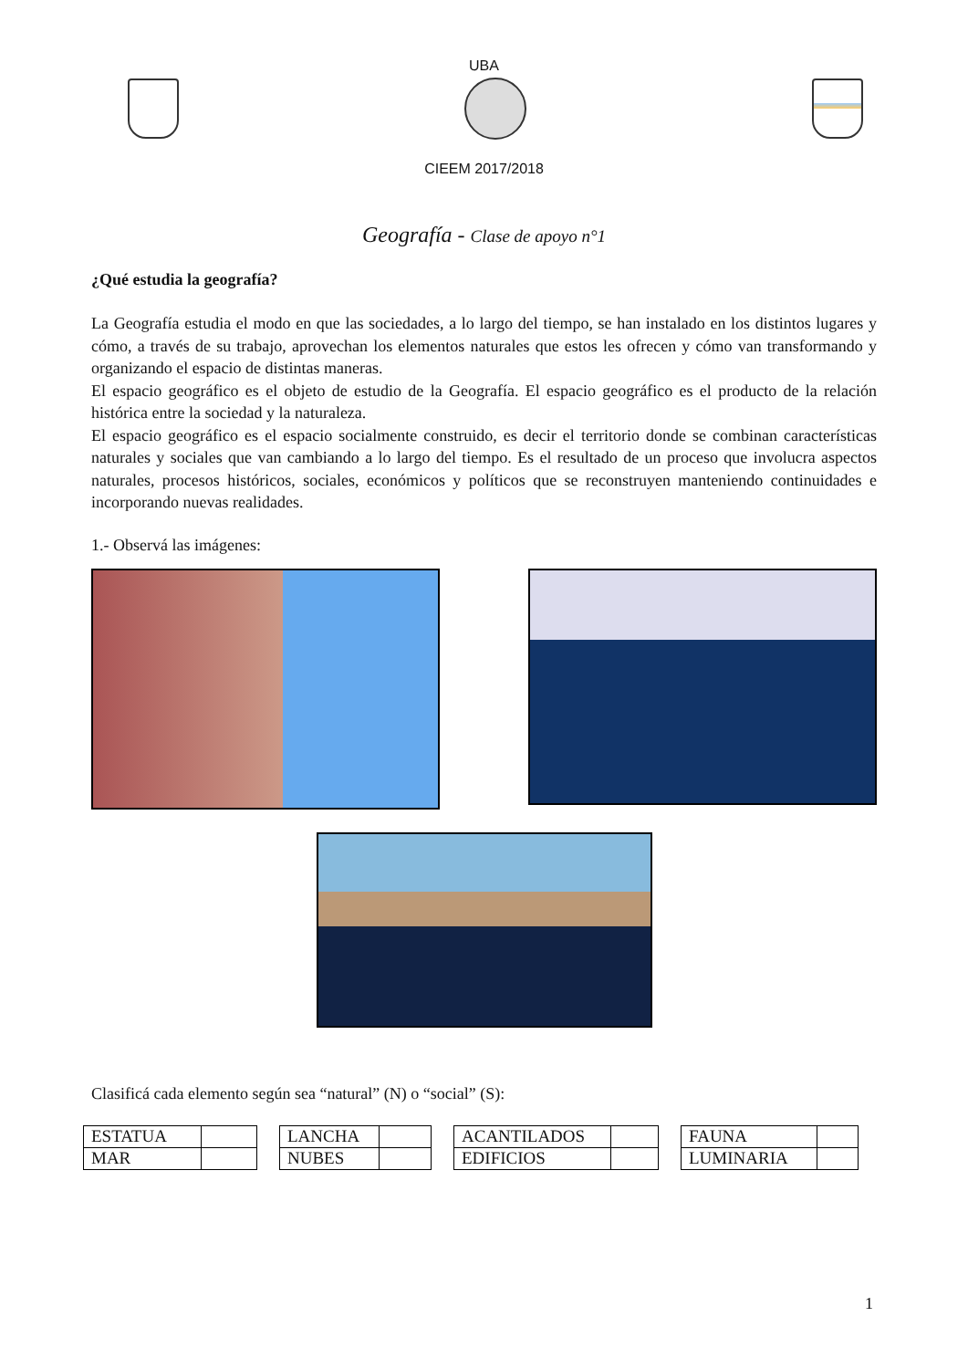UBA
CIEEM 2017/2018
Geografía - Clase de apoyo n°1
¿Qué estudia la geografía?
La Geografía estudia el modo en que las sociedades, a lo largo del tiempo, se han instalado en los distintos lugares y cómo, a través de su trabajo, aprovechan los elementos naturales que estos les ofrecen y cómo van transformando y organizando el espacio de distintas maneras.
El espacio geográfico es el objeto de estudio de la Geografía. El espacio geográfico es el producto de la relación histórica entre la sociedad y la naturaleza.
El espacio geográfico es el espacio socialmente construido, es decir el territorio donde se combinan características naturales y sociales que van cambiando a lo largo del tiempo. Es el resultado de un proceso que involucra aspectos naturales, procesos históricos, sociales, económicos y políticos que se reconstruyen manteniendo continuidades e incorporando nuevas realidades.
1.- Observá las imágenes:
Clasificá cada elemento según sea “natural” (N) o “social” (S):
| ESTATUA | |
| MAR | |
| LANCHA | |
| NUBES | |
| ACANTILADOS | |
| EDIFICIOS | |
| FAUNA | |
| LUMINARIA | |
1